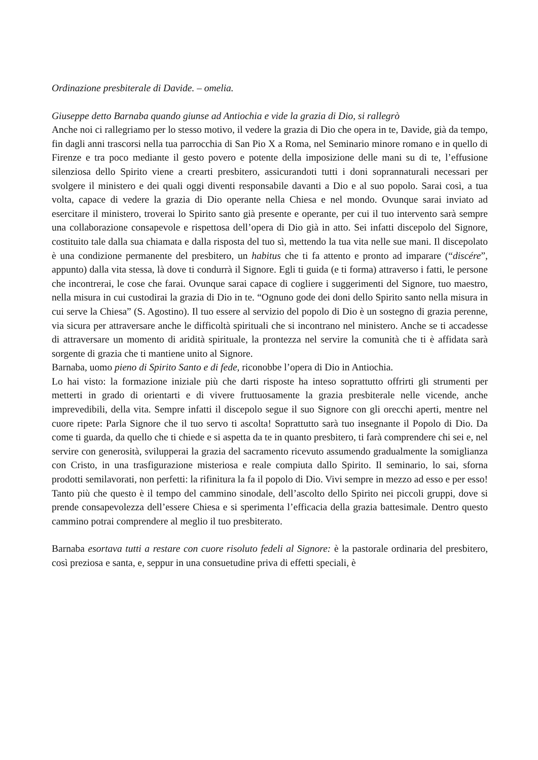Ordinazione presbiterale di Davide. – omelia.
Giuseppe detto Barnaba quando giunse ad Antiochia e vide la grazia di Dio, si rallegrò
Anche noi ci rallegriamo per lo stesso motivo, il vedere la grazia di Dio che opera in te, Davide, già da tempo, fin dagli anni trascorsi nella tua parrocchia di San Pio X a Roma, nel Seminario minore romano e in quello di Firenze e tra poco mediante il gesto povero e potente della imposizione delle mani su di te, l’effusione silenziosa dello Spirito viene a crearti presbitero, assicurandoti tutti i doni soprannaturali necessari per svolgere il ministero e dei quali oggi diventi responsabile davanti a Dio e al suo popolo. Sarai così, a tua volta, capace di vedere la grazia di Dio operante nella Chiesa e nel mondo. Ovunque sarai inviato ad esercitare il ministero, troverai lo Spirito santo già presente e operante, per cui il tuo intervento sarà sempre una collaborazione consapevole e rispettosa dell’opera di Dio già in atto. Sei infatti discepolo del Signore, costituito tale dalla sua chiamata e dalla risposta del tuo sì, mettendo la tua vita nelle sue mani. Il discepolato è una condizione permanente del presbitero, un habitus che ti fa attento e pronto ad imparare (“discére”, appunto) dalla vita stessa, là dove ti condurrà il Signore. Egli ti guida (e ti forma) attraverso i fatti, le persone che incontrerai, le cose che farai. Ovunque sarai capace di cogliere i suggerimenti del Signore, tuo maestro, nella misura in cui custodirai la grazia di Dio in te. “Ognuno gode dei doni dello Spirito santo nella misura in cui serve la Chiesa” (S. Agostino). Il tuo essere al servizio del popolo di Dio è un sostegno di grazia perenne, via sicura per attraversare anche le difficoltà spirituali che si incontrano nel ministero. Anche se ti accadesse di attraversare un momento di aridità spirituale, la prontezza nel servire la comunità che ti è affidata sarà sorgente di grazia che ti mantiene unito al Signore.
Barnaba, uomo pieno di Spirito Santo e di fede, riconobbe l’opera di Dio in Antiochia.
Lo hai visto: la formazione iniziale più che darti risposte ha inteso soprattutto offrirti gli strumenti per metterti in grado di orientarti e di vivere fruttuosamente la grazia presbiterale nelle vicende, anche imprevedibili, della vita. Sempre infatti il discepolo segue il suo Signore con gli orecchi aperti, mentre nel cuore ripete: Parla Signore che il tuo servo ti ascolta! Soprattutto sarà tuo insegnante il Popolo di Dio. Da come ti guarda, da quello che ti chiede e si aspetta da te in quanto presbitero, ti farà comprendere chi sei e, nel servire con generosità, svilupperai la grazia del sacramento ricevuto assumendo gradualmente la somiglianza con Cristo, in una trasfigurazione misteriosa e reale compiuta dallo Spirito. Il seminario, lo sai, sforna prodotti semilavorati, non perfetti: la rifinitura la fa il popolo di Dio. Vivi sempre in mezzo ad esso e per esso! Tanto più che questo è il tempo del cammino sinodale, dell’ascolto dello Spirito nei piccoli gruppi, dove si prende consapevolezza dell’essere Chiesa e si sperimenta l’efficacia della grazia battesimale. Dentro questo cammino potrai comprendere al meglio il tuo presbiterato.
Barnaba esortava tutti a restare con cuore risoluto fedeli al Signore: è la pastorale ordinaria del presbitero, così preziosa e santa, e, seppur in una consuetudine priva di effetti speciali, è